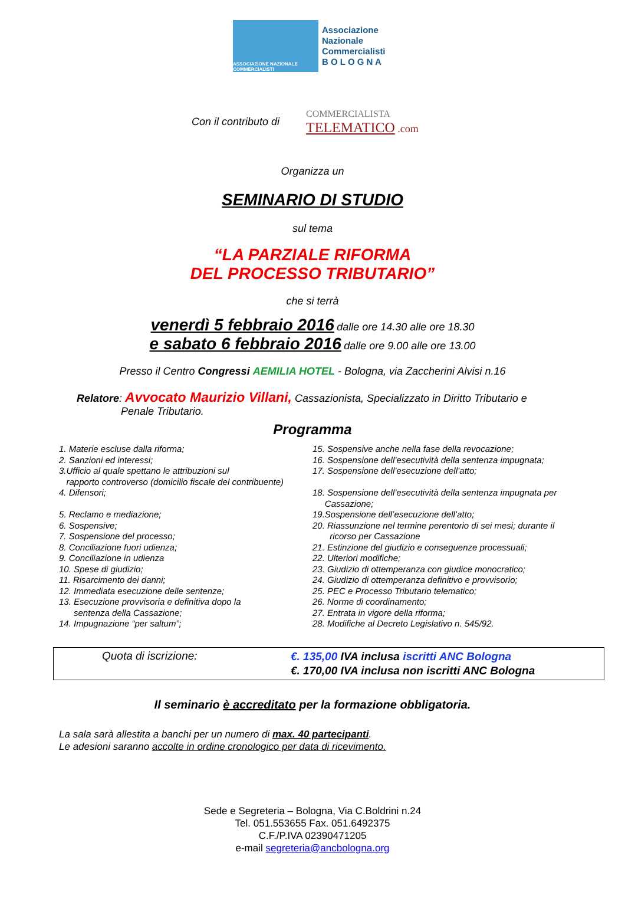ASSOCIAZIONE NAZIONALE COMMERCIALISTI
Associazione
Nazionale
Commercialisti
B O L O G N A
Con il contributo di COMMERCIALISTA
TELEMATICO .com
Organizza un
SEMINARIO DI STUDIO
sul tema
“LA PARZIALE RIFORMA
DEL PROCESSO TRIBUTARIO”
che si terrà
venerdì 5 febbraio 2016 dalle ore 14.30 alle ore 18.30
e sabato 6 febbraio 2016 dalle ore 9.00 alle ore 13.00
Presso il Centro Congressi AEMILIA HOTEL - Bologna, via Zaccherini Alvisi n.16
Relatore: Avvocato Maurizio Villani, Cassazionista, Specializzato in Diritto Tributario e
Penale Tributario.
Programma
1. Materie escluse dalla riforma;
2. Sanzioni ed interessi;
3.Ufficio al quale spettano le attribuzioni sul
rapporto controverso (domicilio fiscale del contribuente)
4. Difensori;
5. Reclamo e mediazione;
6. Sospensive;
7. Sospensione del processo;
8. Conciliazione fuori udienza;
9. Conciliazione in udienza
10. Spese di giudizio;
11. Risarcimento dei danni;
12. Immediata esecuzione delle sentenze;
13. Esecuzione provvisoria e definitiva dopo la
sentenza della Cassazione;
14. Impugnazione “per saltum”;
15. Sospensive anche nella fase della revocazione;
16. Sospensione dell’esecutività della sentenza impugnata;
17. Sospensione dell’esecuzione dell’atto;
18. Sospensione dell’esecutività della sentenza impugnata per
Cassazione;
19.Sospensione dell’esecuzione dell’atto;
20. Riassunzione nel termine perentorio di sei mesi; durante il
ricorso per Cassazione
21. Estinzione del giudizio e conseguenze processuali;
22. Ulteriori modifiche;
23. Giudizio di ottemperanza con giudice monocratico;
24. Giudizio di ottemperanza definitivo e provvisorio;
25. PEC e Processo Tributario telematico;
26. Norme di coordinamento;
27. Entrata in vigore della riforma;
28. Modifiche al Decreto Legislativo n. 545/92.
Quota di iscrizione:
€. 135,00 IVA inclusa iscritti ANC Bologna
€. 170,00 IVA inclusa non iscritti ANC Bologna
Il seminario è accreditato per la formazione obbligatoria.
La sala sarà allestita a banchi per un numero di max. 40 partecipanti.
Le adesioni saranno accolte in ordine cronologico per data di ricevimento.
Sede e Segreteria – Bologna, Via C.Boldrini n.24
Tel. 051.553655 Fax. 051.6492375
C.F./P.IVA 02390471205
e-mail segreteria@ancbologna.org